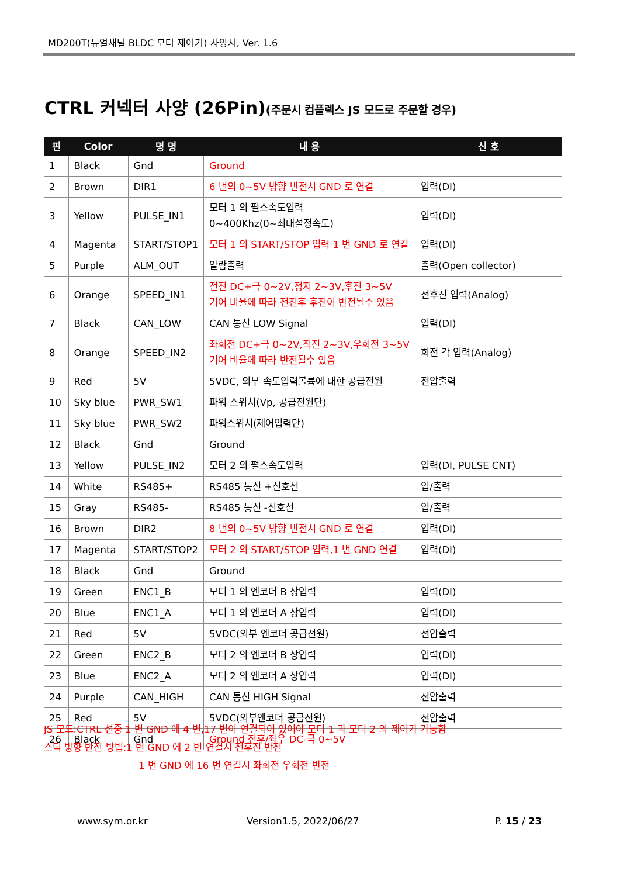MD200T(듀얼채널 BLDC 모터 제어기) 사양서, Ver. 1.6
CTRL 커넥터 사양 (26Pin)(주문시 컴플렉스 JS 모드로 주문할 경우)
| 핀 | Color | 명 명 | 내 용 | 신 호 |
| --- | --- | --- | --- | --- |
| 1 | Black | Gnd | Ground | |
| 2 | Brown | DIR1 | 6 번의 0~5V 방향 반전시 GND 로 연결 | 입력(DI) |
| 3 | Yellow | PULSE_IN1 | 모터 1 의 펄스속도입력 0~400Khz(0~최대설정속도) | 입력(DI) |
| 4 | Magenta | START/STOP1 | 모터 1 의 START/STOP 입력 1 번 GND 로 연결 | 입력(DI) |
| 5 | Purple | ALM_OUT | 알람출력 | 출력(Open collector) |
| 6 | Orange | SPEED_IN1 | 전진 DC+극 0~2V,정지 2~3V,후진 3~5V 기어 비율에 따라 전진후 후진이 반전될수 있음 | 전후진 입력(Analog) |
| 7 | Black | CAN_LOW | CAN 통신 LOW Signal | 입력(DI) |
| 8 | Orange | SPEED_IN2 | 좌회전 DC+극 0~2V,직진 2~3V,우회전 3~5V 기어 비율에 따라 반전될수 있음 | 회전 각 입력(Analog) |
| 9 | Red | 5V | 5VDC, 외부 속도입력볼륨에 대한 공급전원 | 전압출력 |
| 10 | Sky blue | PWR_SW1 | 파워 스위치(Vp, 공급전원단) | |
| 11 | Sky blue | PWR_SW2 | 파워스위치(제어입력단) | |
| 12 | Black | Gnd | Ground | |
| 13 | Yellow | PULSE_IN2 | 모터 2 의 펄스속도입력 | 입력(DI, PULSE CNT) |
| 14 | White | RS485+ | RS485 통신 +신호선 | 입/출력 |
| 15 | Gray | RS485- | RS485 통신 -신호선 | 입/출력 |
| 16 | Brown | DIR2 | 8 번의 0~5V 방향 반전시 GND 로 연결 | 입력(DI) |
| 17 | Magenta | START/STOP2 | 모터 2 의 START/STOP 입력,1 번 GND 연결 | 입력(DI) |
| 18 | Black | Gnd | Ground | |
| 19 | Green | ENC1_B | 모터 1 의 엔코더 B 상입력 | 입력(DI) |
| 20 | Blue | ENC1_A | 모터 1 의 엔코더 A 상입력 | 입력(DI) |
| 21 | Red | 5V | 5VDC(외부 엔코더 공급전원) | 전압출력 |
| 22 | Green | ENC2_B | 모터 2 의 엔코더 B 상입력 | 입력(DI) |
| 23 | Blue | ENC2_A | 모터 2 의 엔코더 A 상입력 | 입력(DI) |
| 24 | Purple | CAN_HIGH | CAN 통신 HIGH Signal | 전압출력 |
| 25 | Red | 5V | 5VDC(외부엔코더 공급전원) | 전압출력 |
| 26 | Black | Gnd | Ground 전후/좌우 DC-극 0~5V | |
JS 모드:CTRL 선중 1 번 GND 에 4 번,17 번이 연결되어 있어야 모터 1 과 모터 2 의 제어가 가능함
스틱 방향 반전 방법:1 번 GND 에 2 번 연결시 전후진 반전
1 번 GND 에 16 번 연결시 좌회전 우회전 반전
www.sym.or.kr Version1.5, 2022/06/27 P. 15 / 23